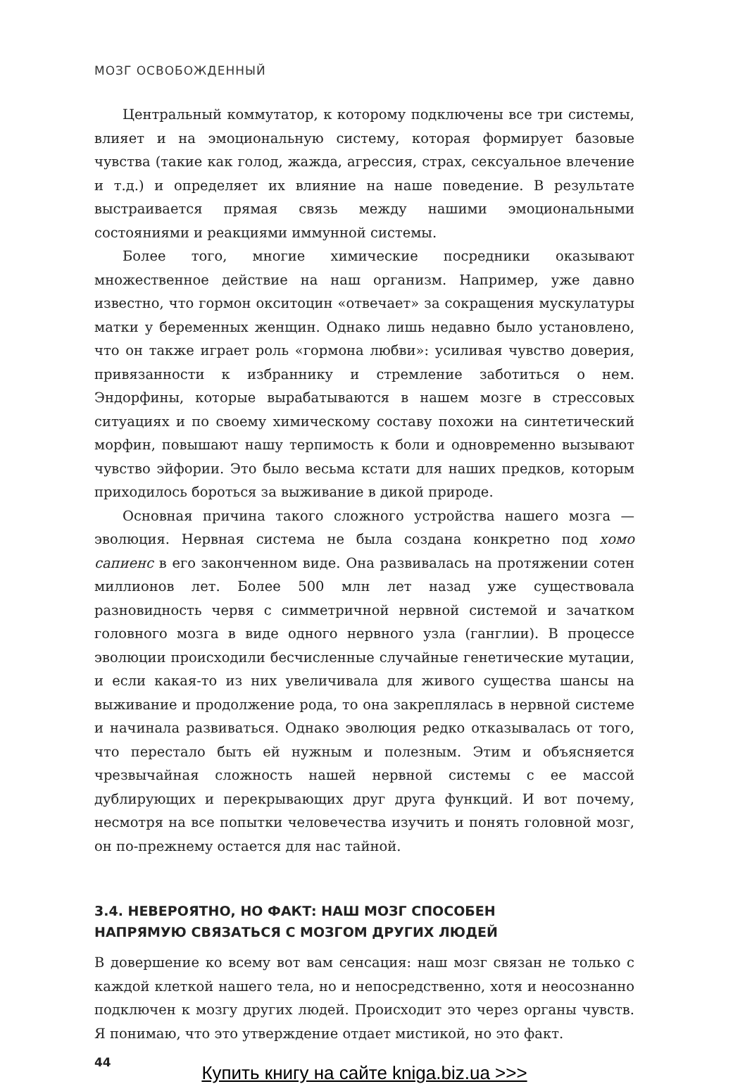МОЗГ ОСВОБОЖДЕННЫЙ
Центральный коммутатор, к которому подключены все три системы, влияет и на эмоциональную систему, которая формирует базовые чувства (такие как голод, жажда, агрессия, страх, сексуальное влечение и т.д.) и определяет их влияние на наше поведение. В результате выстраивается прямая связь между нашими эмоциональными состояниями и реакциями иммунной системы.
Более того, многие химические посредники оказывают множественное действие на наш организм. Например, уже давно известно, что гормон окситоцин «отвечает» за сокращения мускулатуры матки у беременных женщин. Однако лишь недавно было установлено, что он также играет роль «гормона любви»: усиливая чувство доверия, привязанности к избраннику и стремление заботиться о нем. Эндорфины, которые вырабатываются в нашем мозге в стрессовых ситуациях и по своему химическому составу похожи на синтетический морфин, повышают нашу терпимость к боли и одновременно вызывают чувство эйфории. Это было весьма кстати для наших предков, которым приходилось бороться за выживание в дикой природе.
Основная причина такого сложного устройства нашего мозга — эволюция. Нервная система не была создана конкретно под хомо сапиенс в его законченном виде. Она развивалась на протяжении сотен миллионов лет. Более 500 млн лет назад уже существовала разновидность червя с симметричной нервной системой и зачатком головного мозга в виде одного нервного узла (ганглии). В процессе эволюции происходили бесчисленные случайные генетические мутации, и если какая-то из них увеличивала для живого существа шансы на выживание и продолжение рода, то она закреплялась в нервной системе и начинала развиваться. Однако эволюция редко отказывалась от того, что перестало быть ей нужным и полезным. Этим и объясняется чрезвычайная сложность нашей нервной системы с ее массой дублирующих и перекрывающих друг друга функций. И вот почему, несмотря на все попытки человечества изучить и понять головной мозг, он по-прежнему остается для нас тайной.
3.4. НЕВЕРОЯТНО, НО ФАКТ: НАШ МОЗГ СПОСОБЕН
НАПРЯМУЮ СВЯЗАТЬСЯ С МОЗГОМ ДРУГИХ ЛЮДЕЙ
В довершение ко всему вот вам сенсация: наш мозг связан не только с каждой клеткой нашего тела, но и непосредственно, хотя и неосознанно подключен к мозгу других людей. Происходит это через органы чувств. Я понимаю, что это утверждение отдает мистикой, но это факт.
44
Купить книгу на сайте kniga.biz.ua >>>